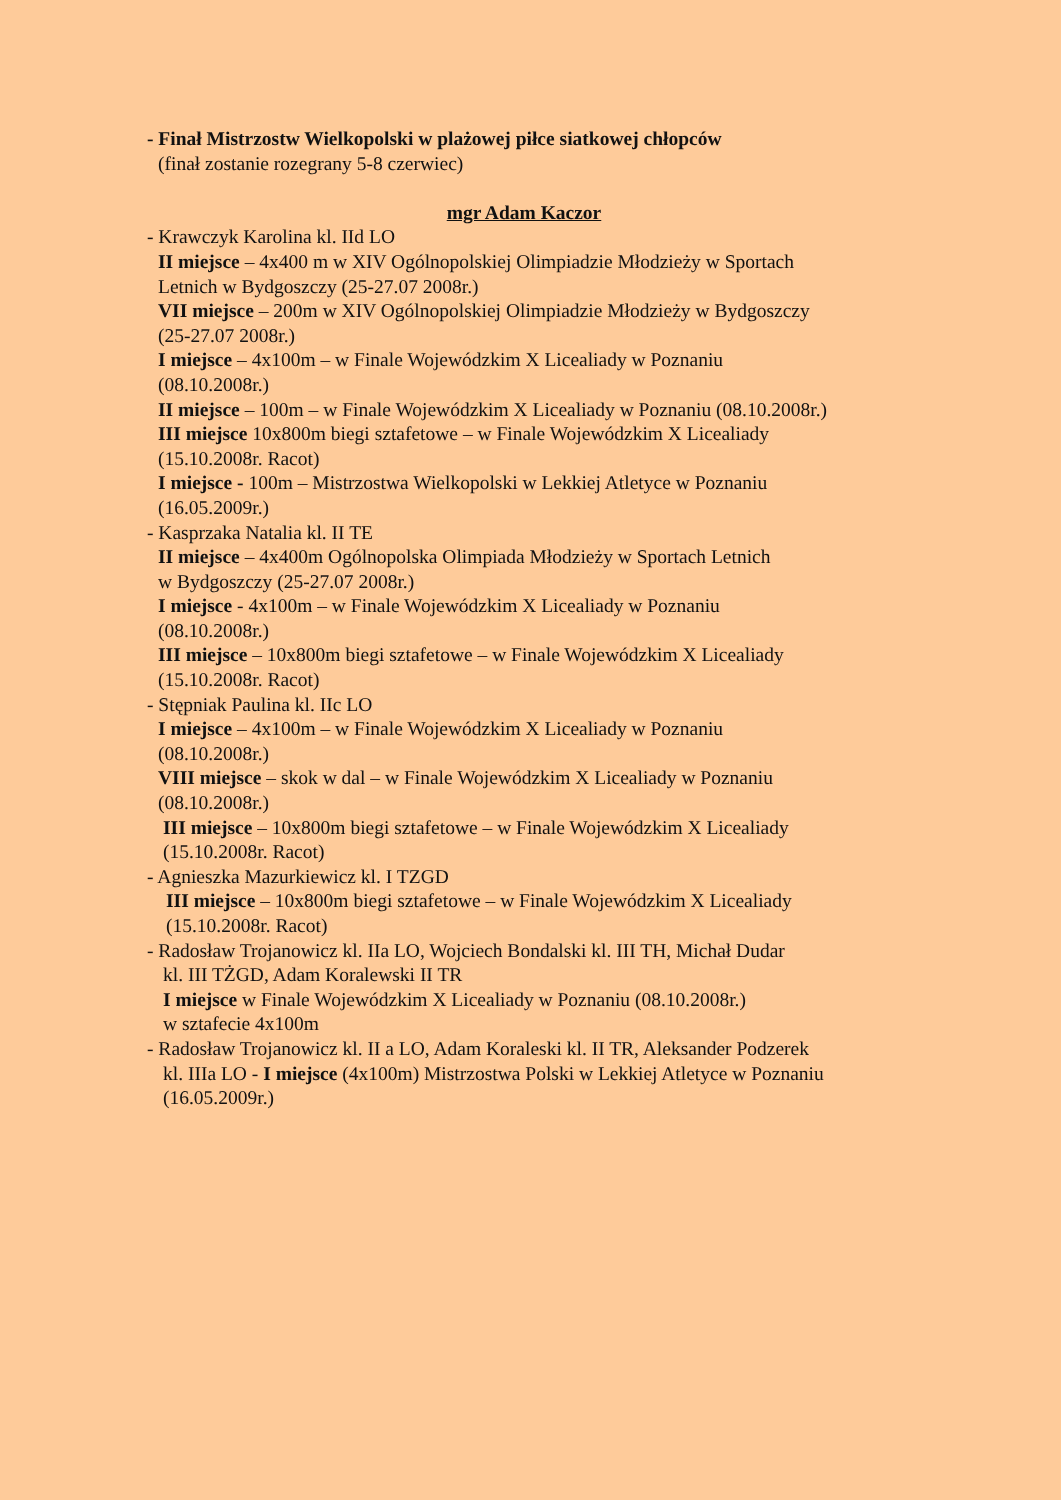- Finał Mistrzostw Wielkopolski w plażowej piłce siatkowej chłopców
(finał zostanie rozegrany 5-8 czerwiec)
mgr Adam Kaczor
- Krawczyk Karolina kl. IId LO
II miejsce – 4x400 m w XIV Ogólnopolskiej Olimpiadzie Młodzieży w Sportach
Letnich w Bydgoszczy (25-27.07 2008r.)
VII miejsce – 200m w XIV Ogólnopolskiej Olimpiadzie Młodzieży w Bydgoszczy
(25-27.07 2008r.)
I miejsce – 4x100m – w Finale Wojewódzkim X Licealiady w Poznaniu
(08.10.2008r.)
II miejsce – 100m – w Finale Wojewódzkim X Licealiady w Poznaniu (08.10.2008r.)
III miejsce 10x800m biegi sztafetowe – w Finale Wojewódzkim X Licealiady
(15.10.2008r. Racot)
I miejsce - 100m – Mistrzostwa Wielkopolski w Lekkiej Atletyce w Poznaniu
(16.05.2009r.)
- Kasprzaka Natalia kl. II TE
II miejsce – 4x400m Ogólnopolska Olimpiada Młodzieży w Sportach Letnich
w Bydgoszczy (25-27.07 2008r.)
I miejsce - 4x100m – w Finale Wojewódzkim X Licealiady w Poznaniu
(08.10.2008r.)
III miejsce – 10x800m biegi sztafetowe – w Finale Wojewódzkim X Licealiady
(15.10.2008r. Racot)
- Stępniak Paulina kl. IIc LO
I miejsce – 4x100m – w Finale Wojewódzkim X Licealiady w Poznaniu
(08.10.2008r.)
VIII miejsce – skok w dal – w Finale Wojewódzkim X Licealiady w Poznaniu
(08.10.2008r.)
III miejsce – 10x800m biegi sztafetowe – w Finale Wojewódzkim X Licealiady
(15.10.2008r. Racot)
- Agnieszka Mazurkiewicz kl. I TZGD
III miejsce – 10x800m biegi sztafetowe – w Finale Wojewódzkim X Licealiady
(15.10.2008r. Racot)
- Radosław Trojanowicz kl. IIa LO, Wojciech Bondalski kl. III TH, Michał Dudar
kl. III TŻGD, Adam Koralewski II TR
I miejsce w Finale Wojewódzkim X Licealiady w Poznaniu (08.10.2008r.)
w sztafecie 4x100m
- Radosław Trojanowicz kl. II a LO, Adam Koraleski kl. II TR, Aleksander Podzerek
kl. IIIa LO - I miejsce (4x100m) Mistrzostwa Polski w Lekkiej Atletyce w Poznaniu
(16.05.2009r.)